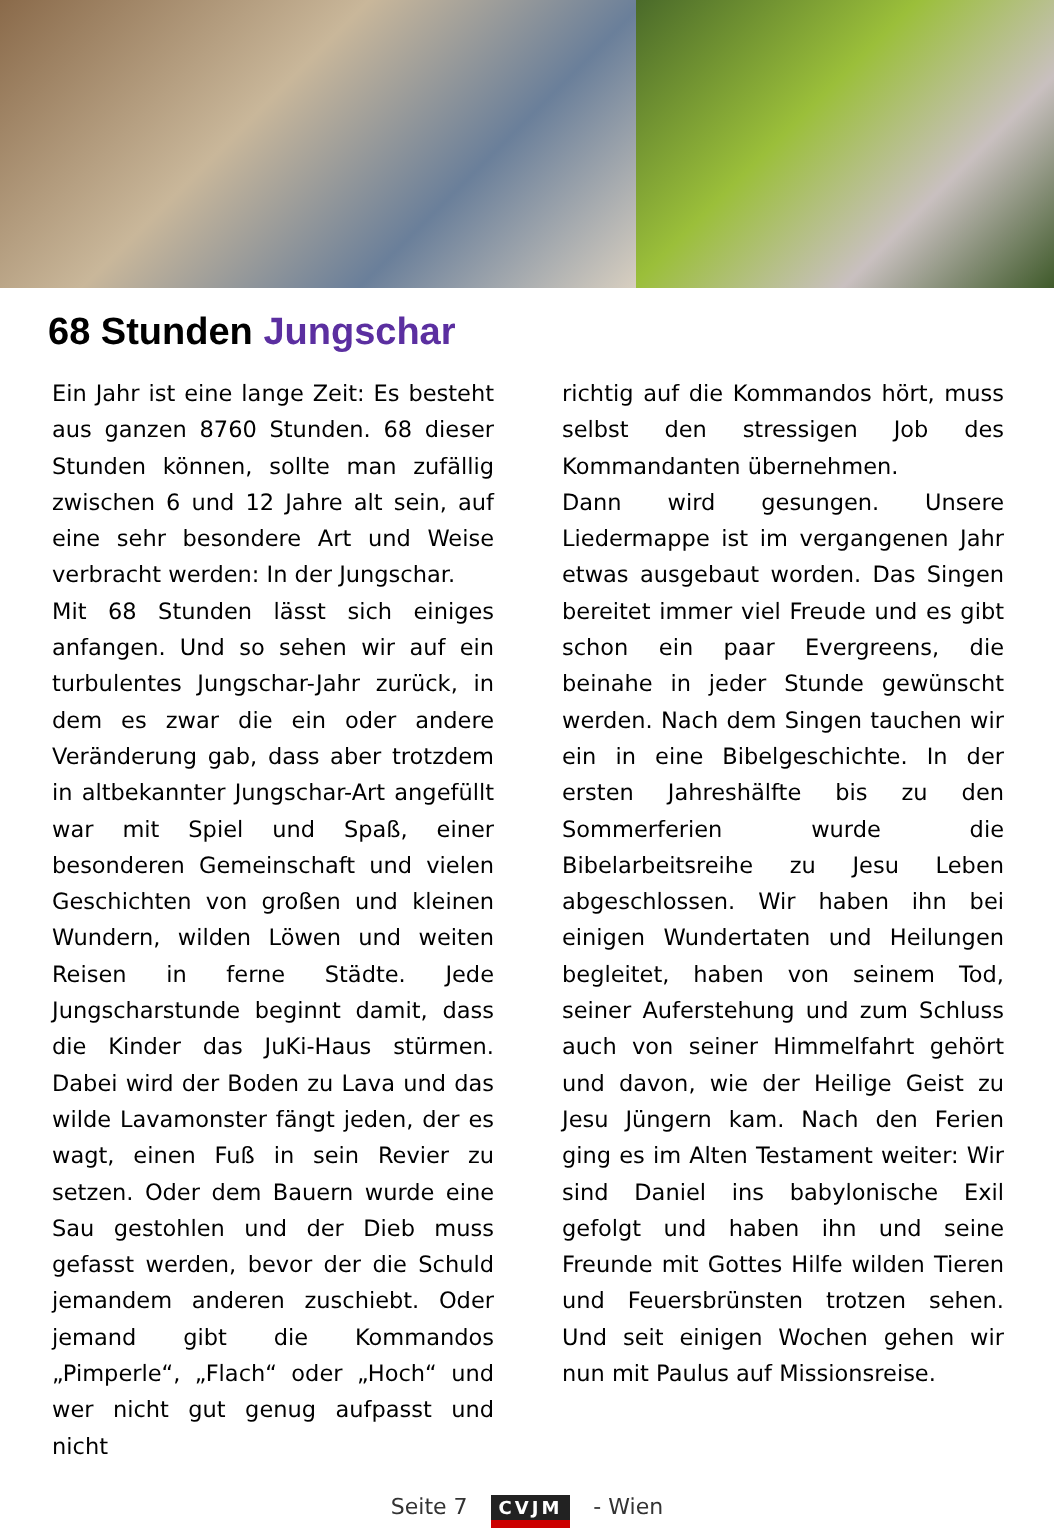68 Stunden Jungschar
Ein Jahr ist eine lange Zeit: Es besteht aus ganzen 8760 Stunden. 68 dieser Stunden können, sollte man zufällig zwischen 6 und 12 Jahre alt sein, auf eine sehr besondere Art und Weise verbracht werden: In der Jungschar.
Mit 68 Stunden lässt sich einiges anfangen. Und so sehen wir auf ein turbulentes Jungschar-Jahr zurück, in dem es zwar die ein oder andere Veränderung gab, dass aber trotzdem in altbekannter Jungschar-Art angefüllt war mit Spiel und Spaß, einer besonderen Gemeinschaft und vielen Geschichten von großen und kleinen Wundern, wilden Löwen und weiten Reisen in ferne Städte. Jede Jungscharstunde beginnt damit, dass die Kinder das JuKi-Haus stürmen. Dabei wird der Boden zu Lava und das wilde Lavamonster fängt jeden, der es wagt, einen Fuß in sein Revier zu setzen. Oder dem Bauern wurde eine Sau gestohlen und der Dieb muss gefasst werden, bevor der die Schuld jemandem anderen zuschiebt. Oder jemand gibt die Kommandos „Pimperle“, „Flach“ oder „Hoch“ und wer nicht gut genug aufpasst und nicht
richtig auf die Kommandos hört, muss selbst den stressigen Job des Kommandanten übernehmen.
Dann wird gesungen. Unsere Liedermappe ist im vergangenen Jahr etwas ausgebaut worden. Das Singen bereitet immer viel Freude und es gibt schon ein paar Evergreens, die beinahe in jeder Stunde gewünscht werden. Nach dem Singen tauchen wir ein in eine Bibelgeschichte. In der ersten Jahreshälfte bis zu den Sommerferien wurde die Bibelarbeitsreihe zu Jesu Leben abgeschlossen. Wir haben ihn bei einigen Wundertaten und Heilungen begleitet, haben von seinem Tod, seiner Auferstehung und zum Schluss auch von seiner Himmelfahrt gehört und davon, wie der Heilige Geist zu Jesu Jüngern kam. Nach den Ferien ging es im Alten Testament weiter: Wir sind Daniel ins babylonische Exil gefolgt und haben ihn und seine Freunde mit Gottes Hilfe wilden Tieren und Feuersbrünsten trotzen sehen. Und seit einigen Wochen gehen wir nun mit Paulus auf Missionsreise.
Seite 7 CVJM - Wien